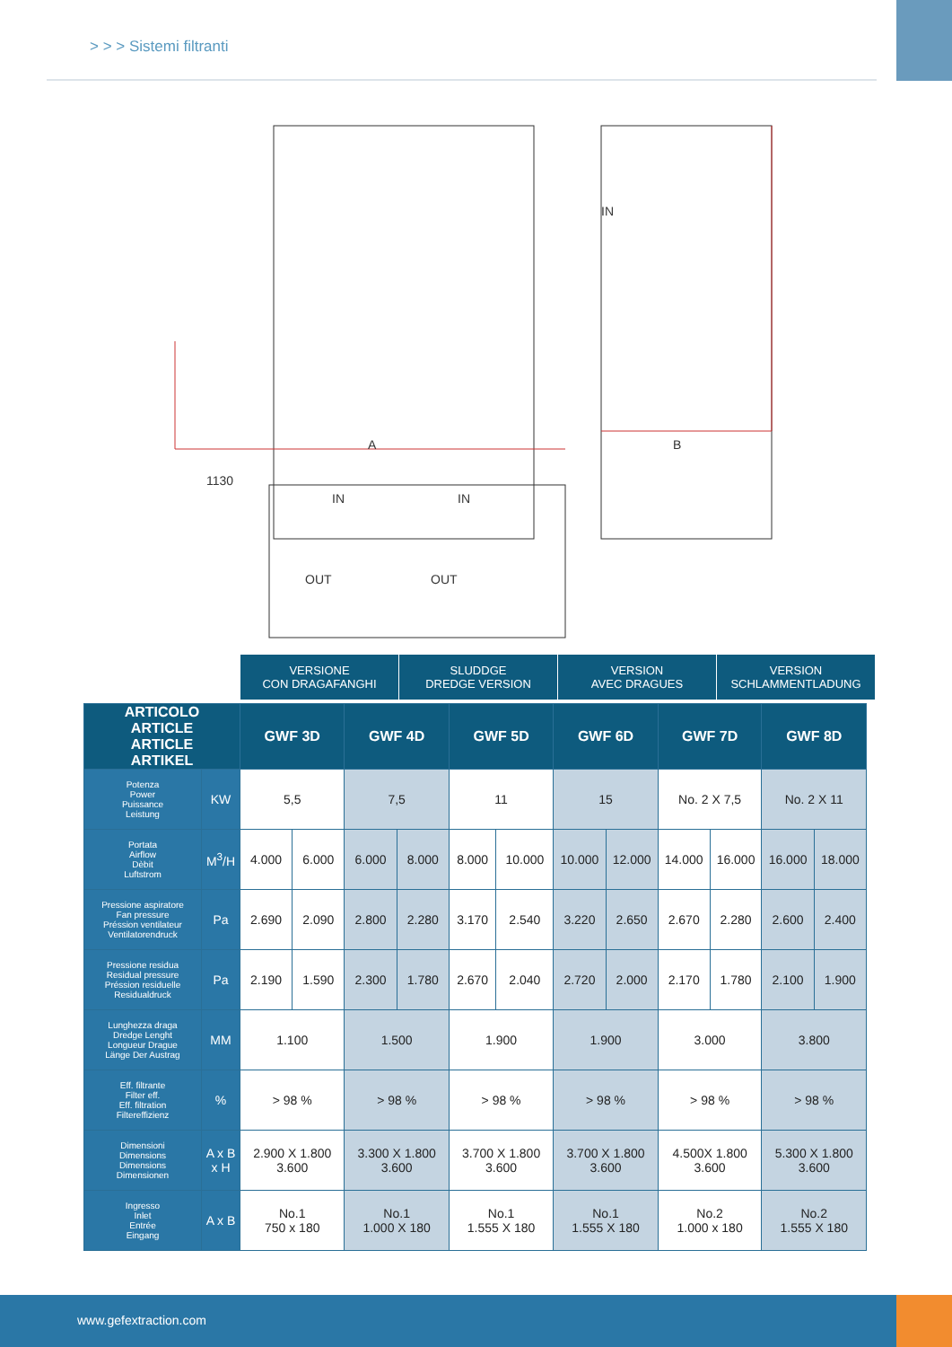> > > Sistemi filtranti
A
B
1130
IN
IN
IN
OUT
OUT
| VERSIONE CON DRAGAFANGHI | SLUDDGE DREDGE VERSION | VERSION AVEC DRAGUES | VERSION SCHLAMMENTLADUNG |
| ARTICOLO ARTICLE ARTICLE ARTIKEL | | GWF 3D | | GWF 4D | | GWF 5D | | GWF 6D | | GWF 7D | | GWF 8D | |
| --- | --- | --- | --- | --- | --- | --- | --- | --- | --- | --- | --- | --- | --- |
| Potenza Power Puissance Leistung | KW | 5,5 | | 7,5 | | 11 | | 15 | | No. 2 X 7,5 | | No. 2 X 11 | |
| Portata Airflow Dèbit Luftstrom | M<sup>3</sup>/H | 4.000 | 6.000 | 6.000 | 8.000 | 8.000 | 10.000 | 10.000 | 12.000 | 14.000 | 16.000 | 16.000 | 18.000 |
| Pressione aspiratore Fan pressure Préssion ventilateur Ventilatorendruck | Pa | 2.690 | 2.090 | 2.800 | 2.280 | 3.170 | 2.540 | 3.220 | 2.650 | 2.670 | 2.280 | 2.600 | 2.400 |
| Pressione residua Residual pressure Préssion residuelle Residualdruck | Pa | 2.190 | 1.590 | 2.300 | 1.780 | 2.670 | 2.040 | 2.720 | 2.000 | 2.170 | 1.780 | 2.100 | 1.900 |
| Lunghezza draga Dredge Lenght Longueur Drague Länge Der Austrag | MM | 1.100 | | 1.500 | | 1.900 | | 1.900 | | 3.000 | | 3.800 | |
| Eff. filtrante Filter eff. Eff. filtration Filtereffizienz | % | > 98 % | | > 98 % | | > 98 % | | > 98 % | | > 98 % | | > 98 % | |
| Dimensioni Dimensions Dimensions Dimensionen | A x B x H | 2.900 X 1.800 3.600 | | 3.300 X 1.800 3.600 | | 3.700 X 1.800 3.600 | | 3.700 X 1.800 3.600 | | 4.500X 1.800 3.600 | | 5.300 X 1.800 3.600 | |
| Ingresso Inlet Entrée Eingang | A x B | No.1 750 x 180 | | No.1 1.000 X 180 | | No.1 1.555 X 180 | | No.1 1.555 X 180 | | No.2 1.000 x 180 | | No.2 1.555 X 180 | |
www.gefextraction.com